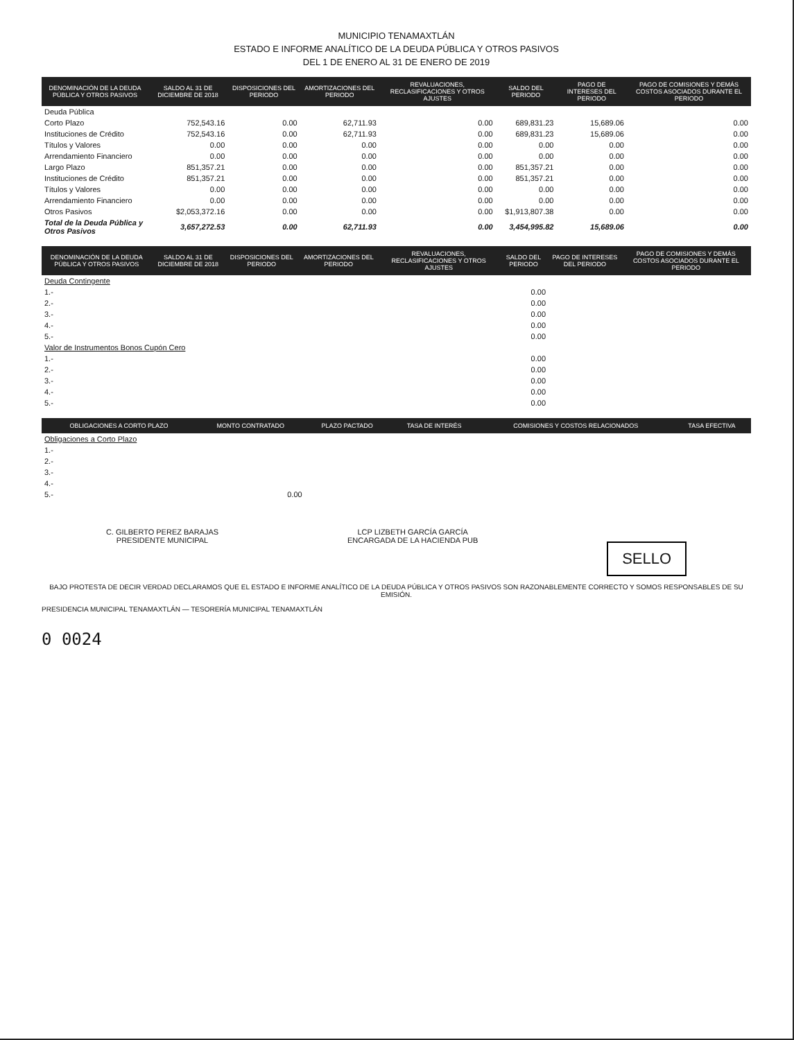MUNICIPIO TENAMAXTLÁN
ESTADO E INFORME ANALÍTICO DE LA DEUDA PÚBLICA Y OTROS PASIVOS
DEL 1 DE ENERO AL 31 DE ENERO DE 2019
| DENOMINACIÓN DE LA DEUDA PÚBLICA Y OTROS PASIVOS | SALDO AL 31 DE DICIEMBRE DE 2018 | DISPOSICIONES DEL PERIODO | AMORTIZACIONES DEL PERIODO | REVALUACIONES, RECLASIFICACIONES Y OTROS AJUSTES | SALDO DEL PERIODO | PAGO DE INTERESES DEL PERIODO | PAGO DE COMISIONES Y DEMÁS COSTOS ASOCIADOS DURANTE EL PERIODO |
| --- | --- | --- | --- | --- | --- | --- | --- |
| Deuda Pública | | | | | | | |
| Corto Plazo | 752,543.16 | 0.00 | 62,711.93 | 0.00 | 689,831.23 | 15,689.06 | 0.00 |
| Instituciones de Crédito | 752,543.16 | 0.00 | 62,711.93 | 0.00 | 689,831.23 | 15,689.06 | 0.00 |
| Títulos y Valores | 0.00 | 0.00 | 0.00 | 0.00 | 0.00 | 0.00 | 0.00 |
| Arrendamiento Financiero | 0.00 | 0.00 | 0.00 | 0.00 | 0.00 | 0.00 | 0.00 |
| Largo Plazo | 851,357.21 | 0.00 | 0.00 | 0.00 | 851,357.21 | 0.00 | 0.00 |
| Instituciones de Crédito | 851,357.21 | 0.00 | 0.00 | 0.00 | 851,357.21 | 0.00 | 0.00 |
| Títulos y Valores | 0.00 | 0.00 | 0.00 | 0.00 | 0.00 | 0.00 | 0.00 |
| Arrendamiento Financiero | 0.00 | 0.00 | 0.00 | 0.00 | 0.00 | 0.00 | 0.00 |
| Otros Pasivos | $2,053,372.16 | 0.00 | 0.00 | 0.00 | $1,913,807.38 | 0.00 | 0.00 |
| Total de la Deuda Pública y Otros Pasivos | 3,657,272.53 | 0.00 | 62,711.93 | 0.00 | 3,454,995.82 | 15,689.06 | 0.00 |
| DENOMINACIÓN DE LA DEUDA PÚBLICA Y OTROS PASIVOS | SALDO AL 31 DE DICIEMBRE DE 2018 | DISPOSICIONES DEL PERIODO | AMORTIZACIONES DEL PERIODO | REVALUACIONES, RECLASIFICACIONES Y OTROS AJUSTES | SALDO DEL PERIODO | PAGO DE INTERESES DEL PERIODO | PAGO DE COMISIONES Y DEMÁS COSTOS ASOCIADOS DURANTE EL PERIODO |
| --- | --- | --- | --- | --- | --- | --- | --- |
| Deuda Contingente | | | | | | | |
| 1.- | | | | | 0.00 | | |
| 2.- | | | | | 0.00 | | |
| 3.- | | | | | 0.00 | | |
| 4.- | | | | | 0.00 | | |
| 5.- | | | | | 0.00 | | |
| Valor de Instrumentos Bonos Cupón Cero | | | | | | | |
| 1.- | | | | | 0.00 | | |
| 2.- | | | | | 0.00 | | |
| 3.- | | | | | 0.00 | | |
| 4.- | | | | | 0.00 | | |
| 5.- | | | | | 0.00 | | |
| OBLIGACIONES A CORTO PLAZO | MONTO CONTRATADO | PLAZO PACTADO | TASA DE INTERÉS | COMISIONES Y COSTOS RELACIONADOS | TASA EFECTIVA |
| --- | --- | --- | --- | --- | --- |
| Obligaciones a Corto Plazo | | | | | |
| 1.- | | | | | |
| 2.- | | | | | |
| 3.- | | | | | |
| 4.- | | | | | |
| 5.- | 0.00 | | | | |
C. GILBERTO PEREZ BARAJAS
PRESIDENTE MUNICIPAL
LCP LIZBETH GARCÍA GARCÍA
ENCARGADA DE LA HACIENDA PUB
SELLO
BAJO PROTESTA DE DECIR VERDAD DECLARAMOS QUE EL ESTADO E INFORME ANALÍTICO DE LA DEUDA PÚBLICA Y OTROS PASIVOS SON RAZONABLEMENTE CORRECTO Y SOMOS RESPONSABLES DE SU EMISIÓN.
PRESIDENCIA MUNICIPAL TENAMAXTLÁN — TESORERÍA MUNICIPAL TENAMAXTLÁN
0 0024